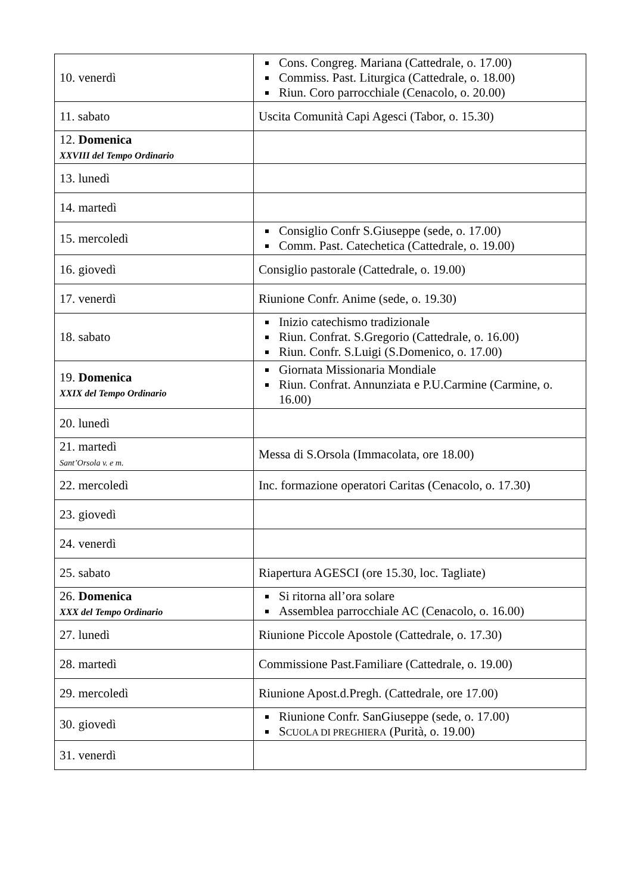| 10. venerdì | Cons. Congreg. Mariana (Cattedrale, o. 17.00) Commiss. Past. Liturgica (Cattedrale, o. 18.00) Riun. Coro parrocchiale (Cenacolo, o. 20.00) |
| 11. sabato | Uscita Comunità Capi Agesci (Tabor, o. 15.30) |
| 12. Domenica XXVIII del Tempo Ordinario | |
| 13. lunedì | |
| 14. martedì | |
| 15. mercoledì | Consiglio Confr S.Giuseppe (sede, o. 17.00) Comm. Past. Catechetica (Cattedrale, o. 19.00) |
| 16. giovedì | Consiglio pastorale (Cattedrale, o. 19.00) |
| 17. venerdì | Riunione Confr. Anime (sede, o. 19.30) |
| 18. sabato | Inizio catechismo tradizionale Riun. Confrat. S.Gregorio (Cattedrale, o. 16.00) Riun. Confr. S.Luigi (S.Domenico, o. 17.00) |
| 19. Domenica XXIX del Tempo Ordinario | Giornata Missionaria Mondiale Riun. Confrat. Annunziata e P.U.Carmine (Carmine, o. 16.00) |
| 20. lunedì | |
| 21. martedì Sant’Orsola v. e m. | Messa di S.Orsola (Immacolata, ore 18.00) |
| 22. mercoledì | Inc. formazione operatori Caritas (Cenacolo, o. 17.30) |
| 23. giovedì | |
| 24. venerdì | |
| 25. sabato | Riapertura AGESCI (ore 15.30, loc. Tagliate) |
| 26. Domenica XXX del Tempo Ordinario | Si ritorna all’ora solare Assemblea parrocchiale AC (Cenacolo, o. 16.00) |
| 27. lunedì | Riunione Piccole Apostole (Cattedrale, o. 17.30) |
| 28. martedì | Commissione Past.Familiare (Cattedrale, o. 19.00) |
| 29. mercoledì | Riunione Apost.d.Pregh. (Cattedrale, ore 17.00) |
| 30. giovedì | Riunione Confr. SanGiuseppe (sede, o. 17.00) S CUOLA DI PREGHIERA (Purità, o. 19.00) |
| 31. venerdì | |